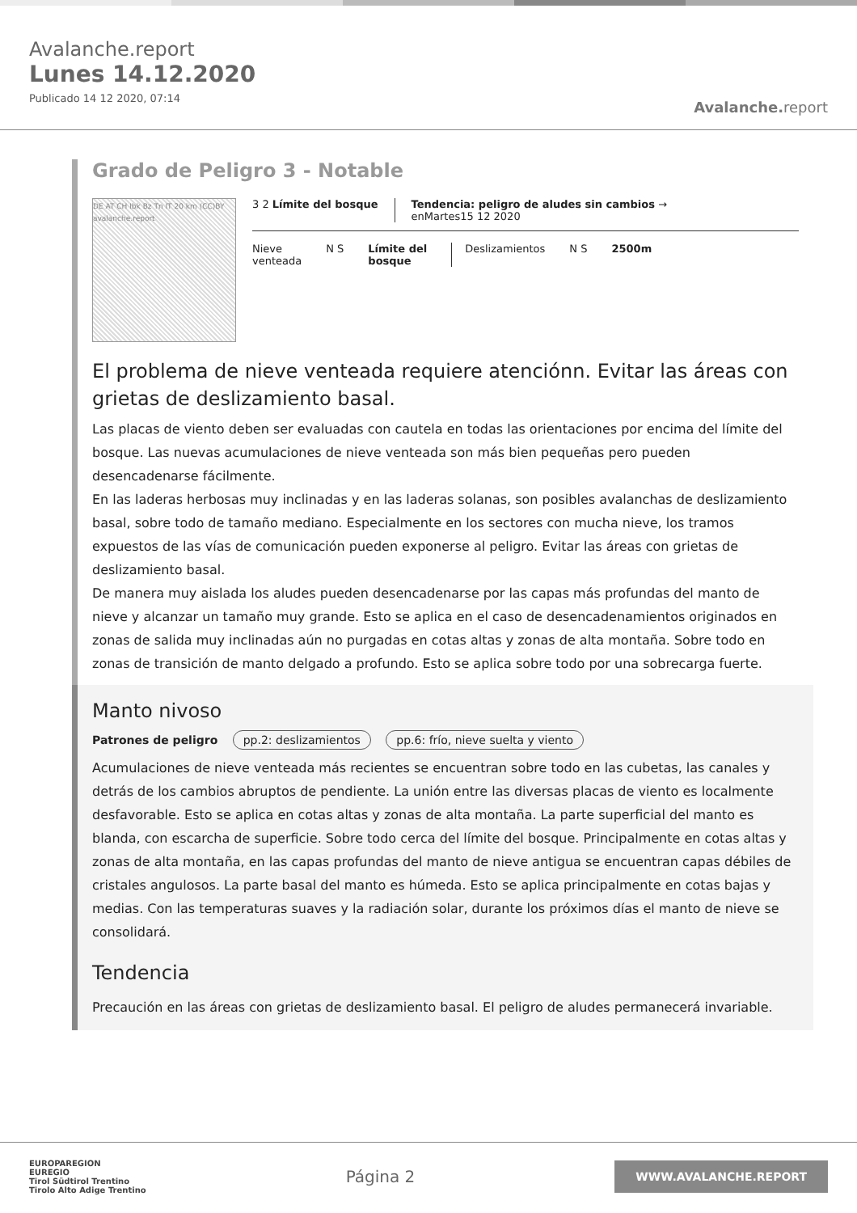Avalanche.report
Lunes 14.12.2020
Publicado 14 12 2020, 07:14
Avalanche. report
Grado de Peligro 3 - Notable
DE AT CH Ibk Bz Tn IT 20 km (CC)BY avalanche.report
3 2 Límite del bosque Tendencia: peligro de aludes sin cambios →
enMartes15 12 2020
Nieve
venteada
N S Límite del
bosque
Deslizamientos N S 2500m
El problema de nieve venteada requiere atenciónn. Evitar las áreas con grietas de deslizamiento basal.
Las placas de viento deben ser evaluadas con cautela en todas las orientaciones por encima del límite del bosque. Las nuevas acumulaciones de nieve venteada son más bien pequeñas pero pueden desencadenarse fácilmente.
En las laderas herbosas muy inclinadas y en las laderas solanas, son posibles avalanchas de deslizamiento basal, sobre todo de tamaño mediano. Especialmente en los sectores con mucha nieve, los tramos expuestos de las vías de comunicación pueden exponerse al peligro. Evitar las áreas con grietas de deslizamiento basal.
De manera muy aislada los aludes pueden desencadenarse por las capas más profundas del manto de nieve y alcanzar un tamaño muy grande. Esto se aplica en el caso de desencadenamientos originados en zonas de salida muy inclinadas aún no purgadas en cotas altas y zonas de alta montaña. Sobre todo en zonas de transición de manto delgado a profundo. Esto se aplica sobre todo por una sobrecarga fuerte.
Manto nivoso
Patrones de peligro pp.2: deslizamientos pp.6: frío, nieve suelta y viento
Acumulaciones de nieve venteada más recientes se encuentran sobre todo en las cubetas, las canales y detrás de los cambios abruptos de pendiente. La unión entre las diversas placas de viento es localmente desfavorable. Esto se aplica en cotas altas y zonas de alta montaña. La parte superficial del manto es blanda, con escarcha de superficie. Sobre todo cerca del límite del bosque. Principalmente en cotas altas y zonas de alta montaña, en las capas profundas del manto de nieve antigua se encuentran capas débiles de cristales angulosos. La parte basal del manto es húmeda. Esto se aplica principalmente en cotas bajas y medias. Con las temperaturas suaves y la radiación solar, durante los próximos días el manto de nieve se consolidará.
Tendencia
Precaución en las áreas con grietas de deslizamiento basal. El peligro de aludes permanecerá invariable.
EUROPAREGION
EUREGIO
Tirol Südtirol Trentino
Tirolo Alto Adige Trentino
Página 2
WWW.AVALANCHE.REPORT